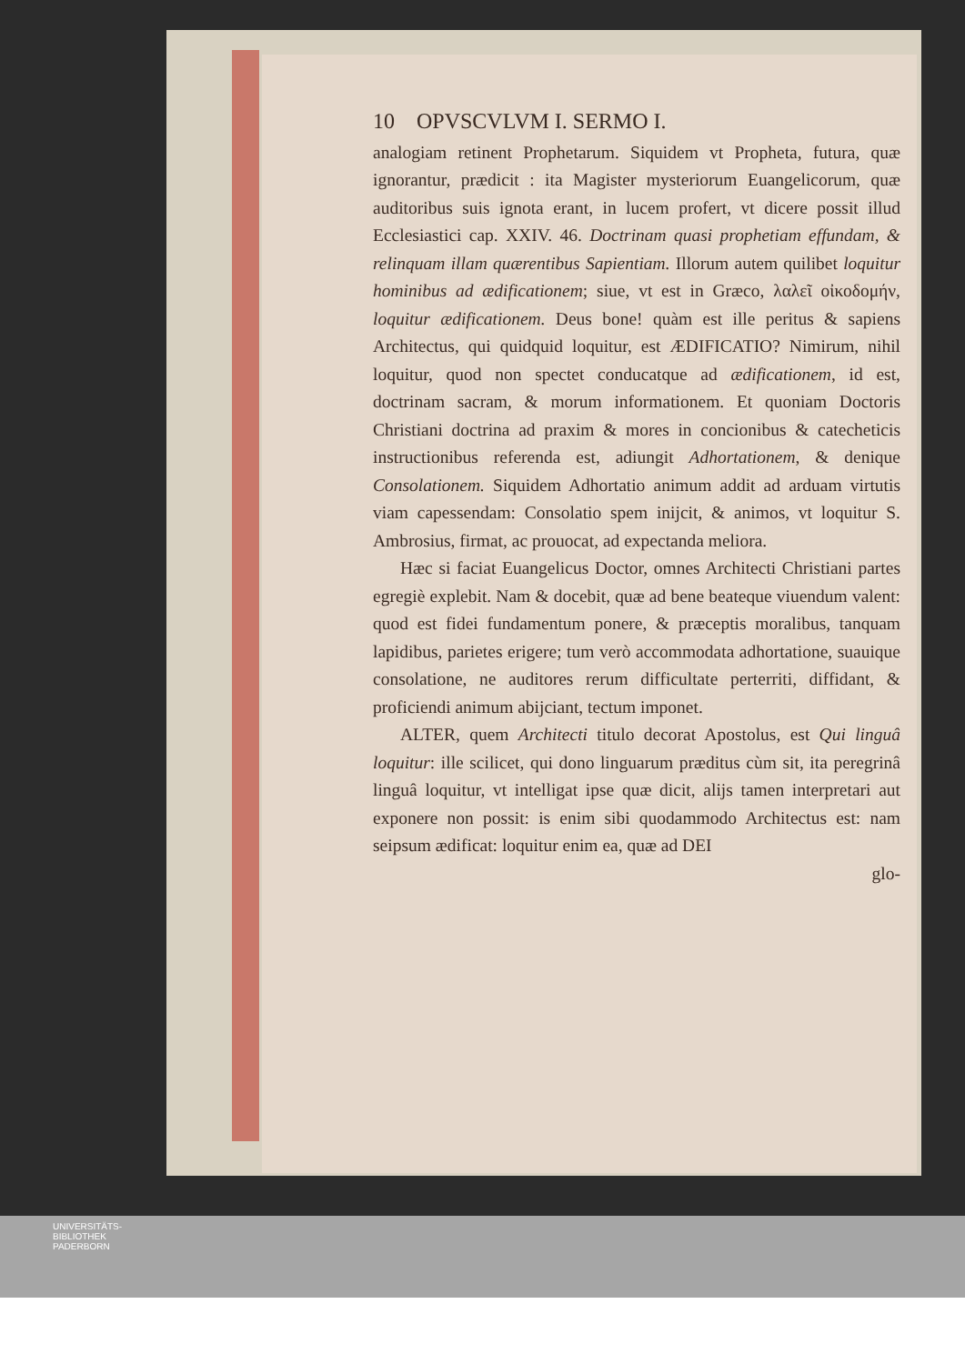10 OPVSCVLVM I. SERMO I.
analogiam retinent Prophetarum. Siquidem vt Propheta, futura, quæ ignorantur, prædicit : ita Magister mysteriorum Euangelicorum, quæ auditoribus suis ignota erant, in lucem profert, vt dicere possit illud Ecclesiastici cap. XXIV. 46. Doctrinam quasi prophetiam effundam, & relinquam illam quærentibus Sapientiam. Illorum autem quilibet loquitur hominibus ad ædificationem; siue, vt est in Græco, λαλεῖ οἰκοδομήν, loquitur ædificationem. Deus bone! quàm est ille peritus & sapiens Architectus, qui quidquid loquitur, est ÆDIFICATIO? Nimirum, nihil loquitur, quod non spectet conducatque ad ædificationem, id est, doctrinam sacram, & morum informationem. Et quoniam Doctoris Christiani doctrina ad praxim & mores in concionibus & catecheticis instructionibus referenda est, adiungit Adhortationem, & denique Consolationem. Siquidem Adhortatio animum addit ad arduam virtutis viam capessendam: Consolatio spem inijcit, & animos, vt loquitur S. Ambrosius, firmat, ac prouocat, ad expectanda meliora.
Hæc si faciat Euangelicus Doctor, omnes Architecti Christiani partes egregiè explebit. Nam & docebit, quæ ad bene beateque viuendum valent: quod est fidei fundamentum ponere, & præceptis moralibus, tanquam lapidibus, parietes erigere; tum verò accommodata adhortatione, suauique consolatione, ne auditores rerum difficultate perterriti, diffidant, & proficiendi animum abijciant, tectum imponet.
ALTER, quem Architecti titulo decorat Apostolus, est Qui linguâ loquitur: ille scilicet, qui dono linguarum præditus cùm sit, ita peregrinâ linguâ loquitur, vt intelligat ipse quæ dicit, alijs tamen interpretari aut exponere non possit: is enim sibi quodammodo Architectus est: nam seipsum ædificat: loquitur enim ea, quæ ad DEI
glo-
UNIVERSITÄTS-
BIBLIOTHEK
PADERBORN